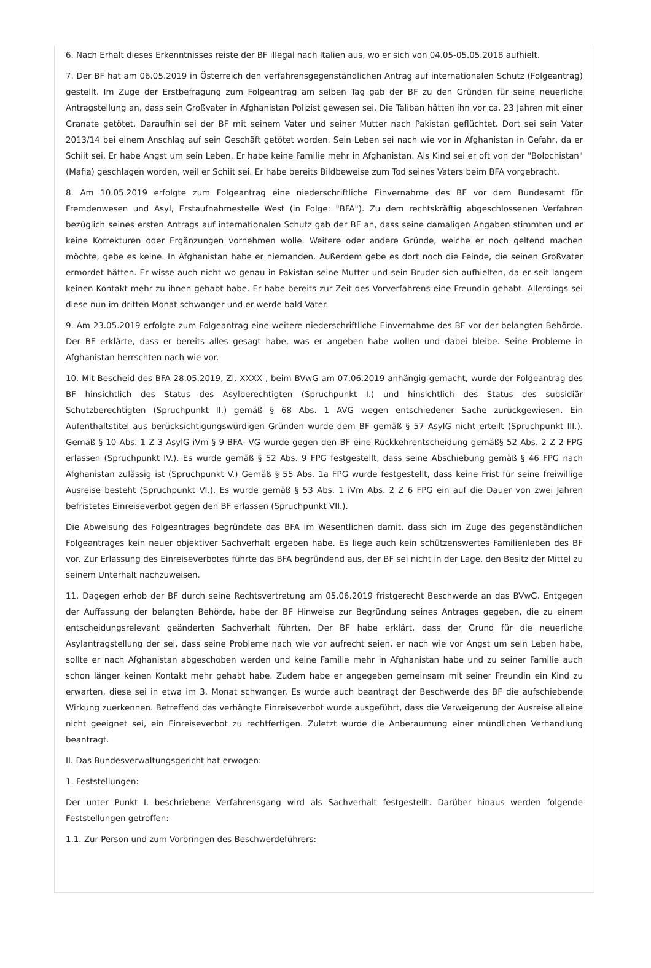6. Nach Erhalt dieses Erkenntnisses reiste der BF illegal nach Italien aus, wo er sich von 04.05-05.05.2018 aufhielt.
7. Der BF hat am 06.05.2019 in Österreich den verfahrensgegenständlichen Antrag auf internationalen Schutz (Folgeantrag) gestellt. Im Zuge der Erstbefragung zum Folgeantrag am selben Tag gab der BF zu den Gründen für seine neuerliche Antragstellung an, dass sein Großvater in Afghanistan Polizist gewesen sei. Die Taliban hätten ihn vor ca. 23 Jahren mit einer Granate getötet. Daraufhin sei der BF mit seinem Vater und seiner Mutter nach Pakistan geflüchtet. Dort sei sein Vater 2013/14 bei einem Anschlag auf sein Geschäft getötet worden. Sein Leben sei nach wie vor in Afghanistan in Gefahr, da er Schiit sei. Er habe Angst um sein Leben. Er habe keine Familie mehr in Afghanistan. Als Kind sei er oft von der "Bolochistan" (Mafia) geschlagen worden, weil er Schiit sei. Er habe bereits Bildbeweise zum Tod seines Vaters beim BFA vorgebracht.
8. Am 10.05.2019 erfolgte zum Folgeantrag eine niederschriftliche Einvernahme des BF vor dem Bundesamt für Fremdenwesen und Asyl, Erstaufnahmestelle West (in Folge: "BFA"). Zu dem rechtskräftig abgeschlossenen Verfahren bezüglich seines ersten Antrags auf internationalen Schutz gab der BF an, dass seine damaligen Angaben stimmten und er keine Korrekturen oder Ergänzungen vornehmen wolle. Weitere oder andere Gründe, welche er noch geltend machen möchte, gebe es keine. In Afghanistan habe er niemanden. Außerdem gebe es dort noch die Feinde, die seinen Großvater ermordet hätten. Er wisse auch nicht wo genau in Pakistan seine Mutter und sein Bruder sich aufhielten, da er seit langem keinen Kontakt mehr zu ihnen gehabt habe. Er habe bereits zur Zeit des Vorverfahrens eine Freundin gehabt. Allerdings sei diese nun im dritten Monat schwanger und er werde bald Vater.
9. Am 23.05.2019 erfolgte zum Folgeantrag eine weitere niederschriftliche Einvernahme des BF vor der belangten Behörde. Der BF erklärte, dass er bereits alles gesagt habe, was er angeben habe wollen und dabei bleibe. Seine Probleme in Afghanistan herrschten nach wie vor.
10. Mit Bescheid des BFA 28.05.2019, Zl. XXXX , beim BVwG am 07.06.2019 anhängig gemacht, wurde der Folgeantrag des BF hinsichtlich des Status des Asylberechtigten (Spruchpunkt I.) und hinsichtlich des Status des subsidiär Schutzberechtigten (Spruchpunkt II.) gemäß § 68 Abs. 1 AVG wegen entschiedener Sache zurückgewiesen. Ein Aufenthaltstitel aus berücksichtigungswürdigen Gründen wurde dem BF gemäß § 57 AsylG nicht erteilt (Spruchpunkt III.). Gemäß § 10 Abs. 1 Z 3 AsylG iVm § 9 BFA- VG wurde gegen den BF eine Rückkehrentscheidung gemäß§ 52 Abs. 2 Z 2 FPG erlassen (Spruchpunkt IV.). Es wurde gemäß § 52 Abs. 9 FPG festgestellt, dass seine Abschiebung gemäß § 46 FPG nach Afghanistan zulässig ist (Spruchpunkt V.) Gemäß § 55 Abs. 1a FPG wurde festgestellt, dass keine Frist für seine freiwillige Ausreise besteht (Spruchpunkt VI.). Es wurde gemäß § 53 Abs. 1 iVm Abs. 2 Z 6 FPG ein auf die Dauer von zwei Jahren befristetes Einreiseverbot gegen den BF erlassen (Spruchpunkt VII.).
Die Abweisung des Folgeantrages begründete das BFA im Wesentlichen damit, dass sich im Zuge des gegenständlichen Folgeantrages kein neuer objektiver Sachverhalt ergeben habe. Es liege auch kein schützenswertes Familienleben des BF vor. Zur Erlassung des Einreiseverbotes führte das BFA begründend aus, der BF sei nicht in der Lage, den Besitz der Mittel zu seinem Unterhalt nachzuweisen.
11. Dagegen erhob der BF durch seine Rechtsvertretung am 05.06.2019 fristgerecht Beschwerde an das BVwG. Entgegen der Auffassung der belangten Behörde, habe der BF Hinweise zur Begründung seines Antrages gegeben, die zu einem entscheidungsrelevant geänderten Sachverhalt führten. Der BF habe erklärt, dass der Grund für die neuerliche Asylantragstellung der sei, dass seine Probleme nach wie vor aufrecht seien, er nach wie vor Angst um sein Leben habe, sollte er nach Afghanistan abgeschoben werden und keine Familie mehr in Afghanistan habe und zu seiner Familie auch schon länger keinen Kontakt mehr gehabt habe. Zudem habe er angegeben gemeinsam mit seiner Freundin ein Kind zu erwarten, diese sei in etwa im 3. Monat schwanger. Es wurde auch beantragt der Beschwerde des BF die aufschiebende Wirkung zuerkennen. Betreffend das verhängte Einreiseverbot wurde ausgeführt, dass die Verweigerung der Ausreise alleine nicht geeignet sei, ein Einreiseverbot zu rechtfertigen. Zuletzt wurde die Anberaumung einer mündlichen Verhandlung beantragt.
II. Das Bundesverwaltungsgericht hat erwogen:
1. Feststellungen:
Der unter Punkt I. beschriebene Verfahrensgang wird als Sachverhalt festgestellt. Darüber hinaus werden folgende Feststellungen getroffen:
1.1. Zur Person und zum Vorbringen des Beschwerdeführers: